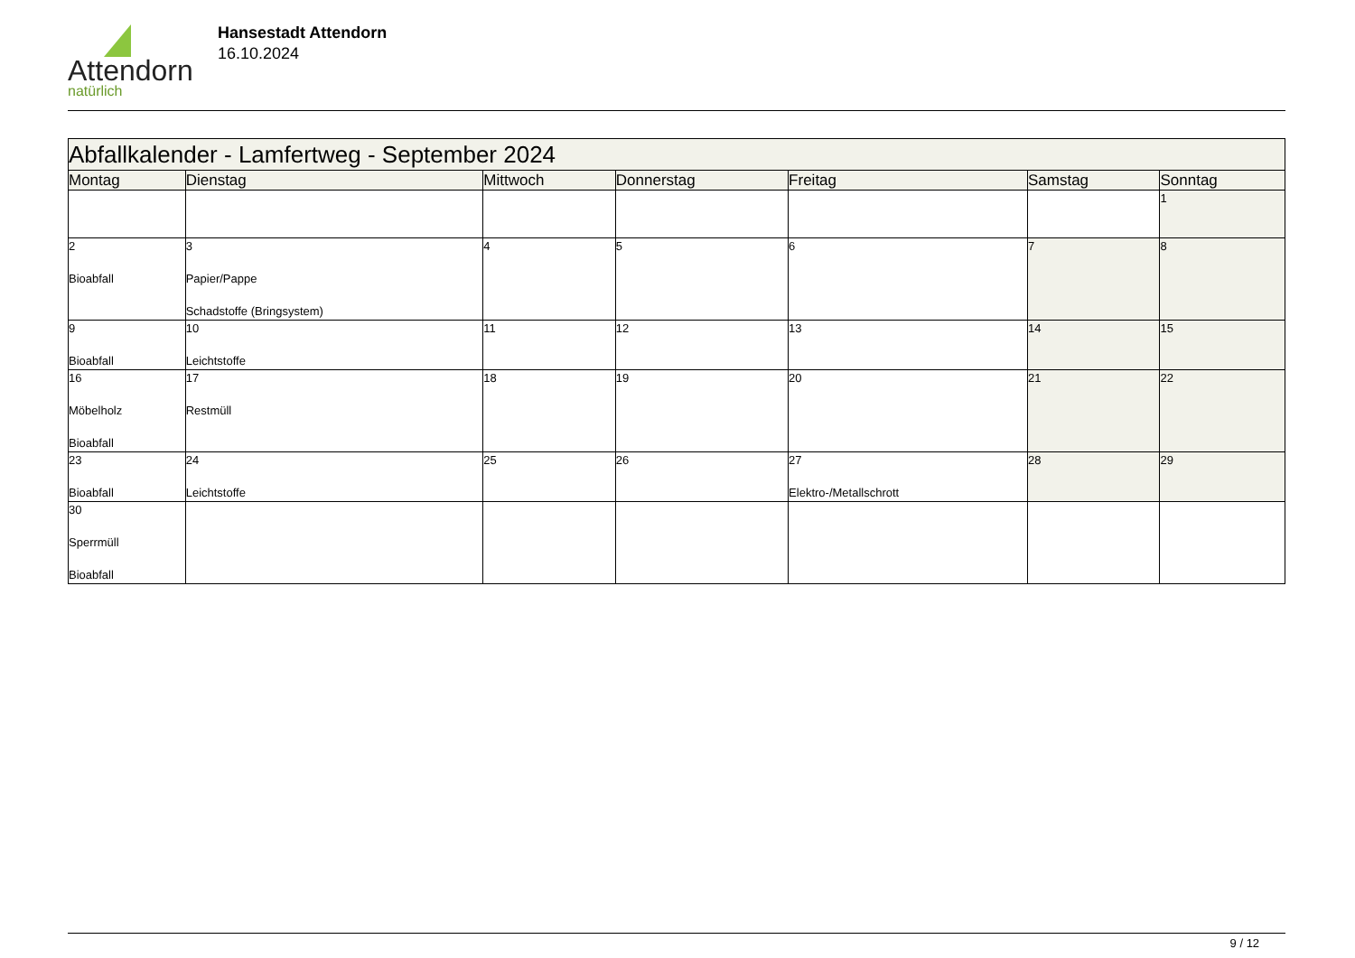Attendorn
natürlich
Hansestadt Attendorn
16.10.2024
| Abfallkalender - Lamfertweg - September 2024 | | | | | | |
| --- | --- | --- | --- | --- | --- | --- |
| Montag | Dienstag | Mittwoch | Donnerstag | Freitag | Samstag | Sonntag |
| | | | | | | 1 |
| 2 Bioabfall | 3 Papier/Pappe Schadstoffe (Bringsystem) | 4 | 5 | 6 | 7 | 8 |
| 9 Bioabfall | 10 Leichtstoffe | 11 | 12 | 13 | 14 | 15 |
| 16 Möbelholz Bioabfall | 17 Restmüll | 18 | 19 | 20 | 21 | 22 |
| 23 Bioabfall | 24 Leichtstoffe | 25 | 26 | 27 Elektro-/Metallschrott | 28 | 29 |
| 30 Sperrmüll Bioabfall | | | | | | |
9 / 12